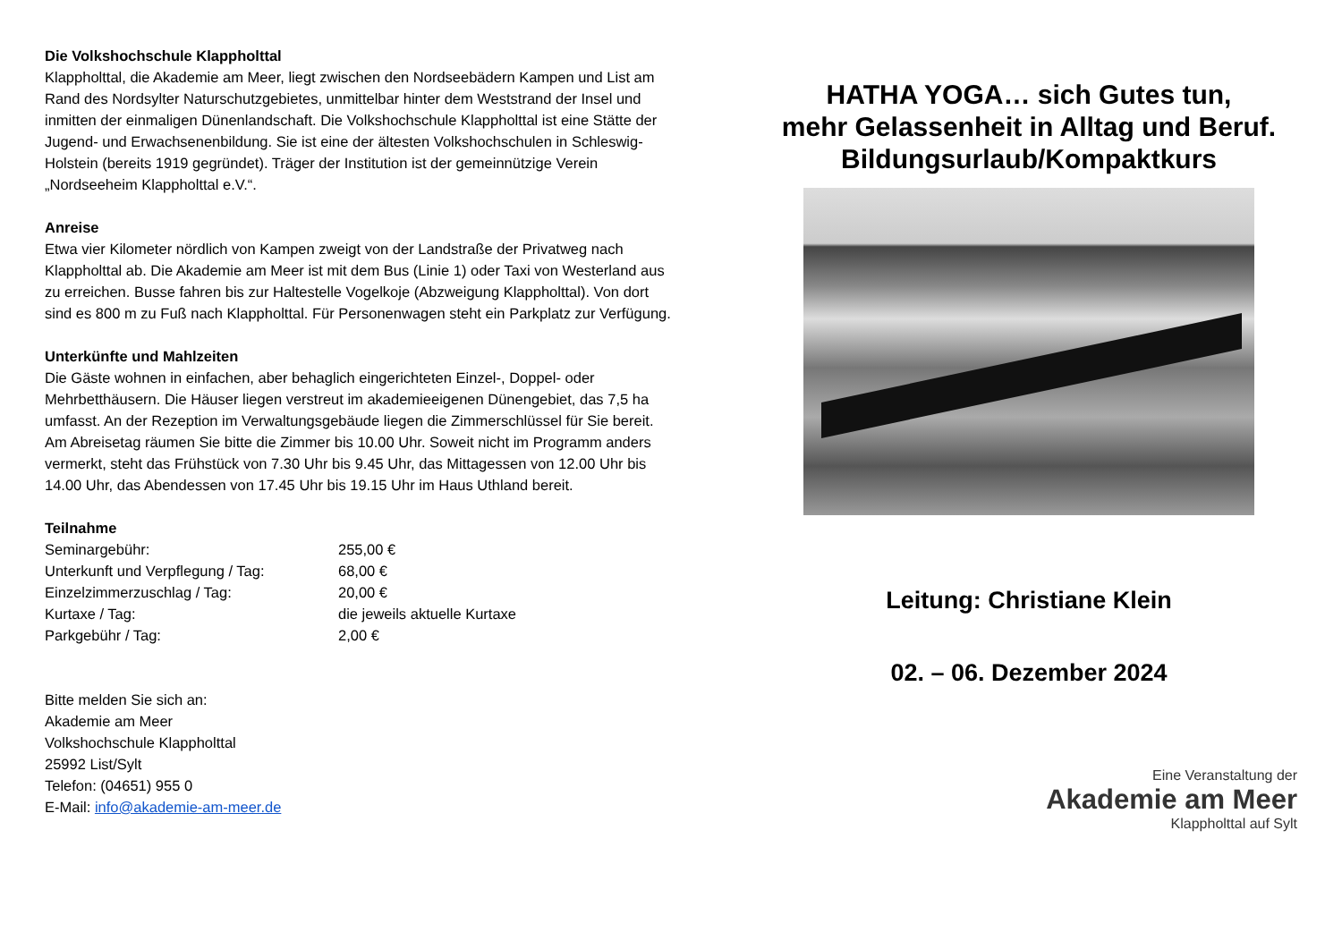Die Volkshochschule Klappholttal
Klappholttal, die Akademie am Meer, liegt zwischen den Nordseebädern Kampen und List am Rand des Nordsylter Naturschutzgebietes, unmittelbar hinter dem Weststrand der Insel und inmitten der einmaligen Dünenlandschaft. Die Volkshochschule Klappholttal ist eine Stätte der Jugend- und Erwachsenenbildung. Sie ist eine der ältesten Volkshochschulen in Schleswig-Holstein (bereits 1919 gegründet). Träger der Institution ist der gemeinnützige Verein „Nordseeheim Klappholttal e.V.“.
Anreise
Etwa vier Kilometer nördlich von Kampen zweigt von der Landstraße der Privatweg nach Klappholttal ab. Die Akademie am Meer ist mit dem Bus (Linie 1) oder Taxi von Westerland aus zu erreichen. Busse fahren bis zur Haltestelle Vogelkoje (Abzweigung Klappholttal). Von dort sind es 800 m zu Fuß nach Klappholttal. Für Personenwagen steht ein Parkplatz zur Verfügung.
Unterkünfte und Mahlzeiten
Die Gäste wohnen in einfachen, aber behaglich eingerichteten Einzel-, Doppel- oder Mehrbetthäusern. Die Häuser liegen verstreut im akademieeigenen Dünengebiet, das 7,5 ha umfasst. An der Rezeption im Verwaltungsgebäude liegen die Zimmerschlüssel für Sie bereit. Am Abreisetag räumen Sie bitte die Zimmer bis 10.00 Uhr. Soweit nicht im Programm anders vermerkt, steht das Frühstück von 7.30 Uhr bis 9.45 Uhr, das Mittagessen von 12.00 Uhr bis 14.00 Uhr, das Abendessen von 17.45 Uhr bis 19.15 Uhr im Haus Uthland bereit.
Teilnahme
| Seminargebühr: | 255,00 € |
| Unterkunft und Verpflegung / Tag: | 68,00 € |
| Einzelzimmerzuschlag / Tag: | 20,00 € |
| Kurtaxe / Tag: | die jeweils aktuelle Kurtaxe |
| Parkgebühr / Tag: | 2,00 € |
Bitte melden Sie sich an:
Akademie am Meer
Volkshochschule Klappholttal
25992 List/Sylt
Telefon: (04651) 955 0
E-Mail: info@akademie-am-meer.de
HATHA YOGA… sich Gutes tun,
mehr Gelassenheit in Alltag und Beruf.
Bildungsurlaub/Kompaktkurs
Leitung: Christiane Klein
02. – 06. Dezember 2024
Eine Veranstaltung der
Akademie am Meer
Klappholttal auf Sylt